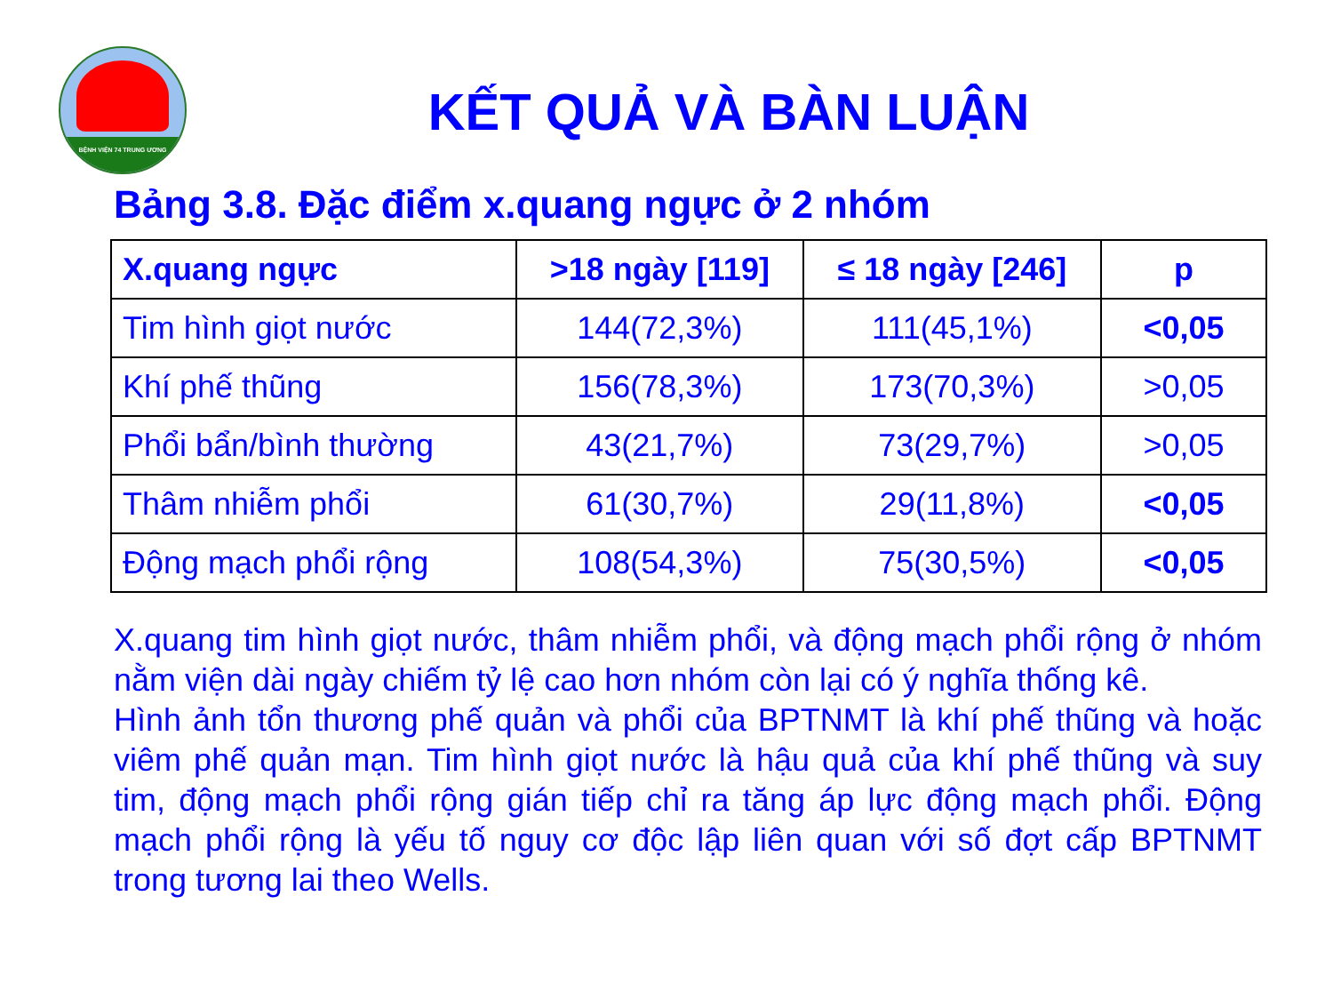BỆNH VIỆN 74 TRUNG ƯƠNG
KẾT QUẢ VÀ BÀN LUẬN
Bảng 3.8. Đặc điểm x.quang ngực ở 2 nhóm
| X.quang ngực | >18 ngày [119] | ≤ 18 ngày [246] | p |
| --- | --- | --- | --- |
| Tim hình giọt nước | 144(72,3%) | 111(45,1%) | <0,05 |
| Khí phế thũng | 156(78,3%) | 173(70,3%) | >0,05 |
| Phổi bẩn/bình thường | 43(21,7%) | 73(29,7%) | >0,05 |
| Thâm nhiễm phổi | 61(30,7%) | 29(11,8%) | <0,05 |
| Động mạch phổi rộng | 108(54,3%) | 75(30,5%) | <0,05 |
X.quang tim hình giọt nước, thâm nhiễm phổi, và động mạch phổi rộng ở nhóm nằm viện dài ngày chiếm tỷ lệ cao hơn nhóm còn lại có ý nghĩa thống kê.
Hình ảnh tổn thương phế quản và phổi của BPTNMT là khí phế thũng và hoặc viêm phế quản mạn. Tim hình giọt nước là hậu quả của khí phế thũng và suy tim, động mạch phổi rộng gián tiếp chỉ ra tăng áp lực động mạch phổi. Động mạch phổi rộng là yếu tố nguy cơ độc lập liên quan với số đợt cấp BPTNMT trong tương lai theo Wells.